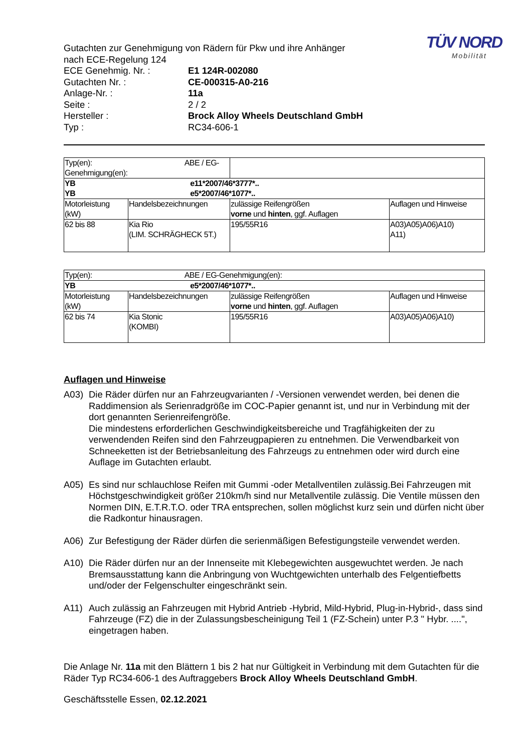TÜV NORD
Mobilität
Gutachten zur Genehmigung von Rädern für Pkw und ihre Anhänger
nach ECE-Regelung 124
ECE Genehmig. Nr. : E1 124R-002080
Gutachten Nr. : CE-000315-A0-216
Anlage-Nr. : 11a
Seite : 2 / 2
Hersteller : Brock Alloy Wheels Deutschland GmbH
Typ : RC34-606-1
| Typ(en): ABE / EG-Genehmigung(en): | | | |
| YB e11*2007/46*3777*.. YB e5*2007/46*1077*.. | | | |
| Motorleistung (kW) | Handelsbezeichnungen | zulässige Reifengrößen vorne und hinten , ggf. Auflagen | Auflagen und Hinweise |
| 62 bis 88 | Kia Rio (LIM. SCHRÄGHECK 5T.) | 195/55R16 | A03)A05)A06)A10) A11) |
| Typ(en): ABE / EG-Genehmigung(en): | | | |
| YB e5*2007/46*1077*.. | | | |
| Motorleistung (kW) | Handelsbezeichnungen | zulässige Reifengrößen vorne und hinten , ggf. Auflagen | Auflagen und Hinweise |
| 62 bis 74 | Kia Stonic (KOMBI) | 195/55R16 | A03)A05)A06)A10) |
Auflagen und Hinweise
A03) Die Räder dürfen nur an Fahrzeugvarianten / -Versionen verwendet werden, bei denen die Raddimension als Serienradgröße im COC-Papier genannt ist, und nur in Verbindung mit der dort genannten Serienreifengröße.
Die mindestens erforderlichen Geschwindigkeitsbereiche und Tragfähigkeiten der zu verwendenden Reifen sind den Fahrzeugpapieren zu entnehmen. Die Verwendbarkeit von Schneeketten ist der Betriebsanleitung des Fahrzeugs zu entnehmen oder wird durch eine Auflage im Gutachten erlaubt.
A05) Es sind nur schlauchlose Reifen mit Gummi -oder Metallventilen zulässig.Bei Fahrzeugen mit Höchstgeschwindigkeit größer 210km/h sind nur Metallventile zulässig. Die Ventile müssen den Normen DIN, E.T.R.T.O. oder TRA entsprechen, sollen möglichst kurz sein und dürfen nicht über die Radkontur hinausragen.
A06) Zur Befestigung der Räder dürfen die serienmäßigen Befestigungsteile verwendet werden.
A10) Die Räder dürfen nur an der Innenseite mit Klebegewichten ausgewuchtet werden. Je nach Bremsausstattung kann die Anbringung von Wuchtgewichten unterhalb des Felgentiefbetts und/oder der Felgenschulter eingeschränkt sein.
A11) Auch zulässig an Fahrzeugen mit Hybrid Antrieb -Hybrid, Mild-Hybrid, Plug-in-Hybrid-, dass sind Fahrzeuge (FZ) die in der Zulassungsbescheinigung Teil 1 (FZ-Schein) unter P.3 " Hybr. ....", eingetragen haben.
Die Anlage Nr. 11a mit den Blättern 1 bis 2 hat nur Gültigkeit in Verbindung mit dem Gutachten für die Räder Typ RC34-606-1 des Auftraggebers Brock Alloy Wheels Deutschland GmbH.
Geschäftsstelle Essen, 02.12.2021